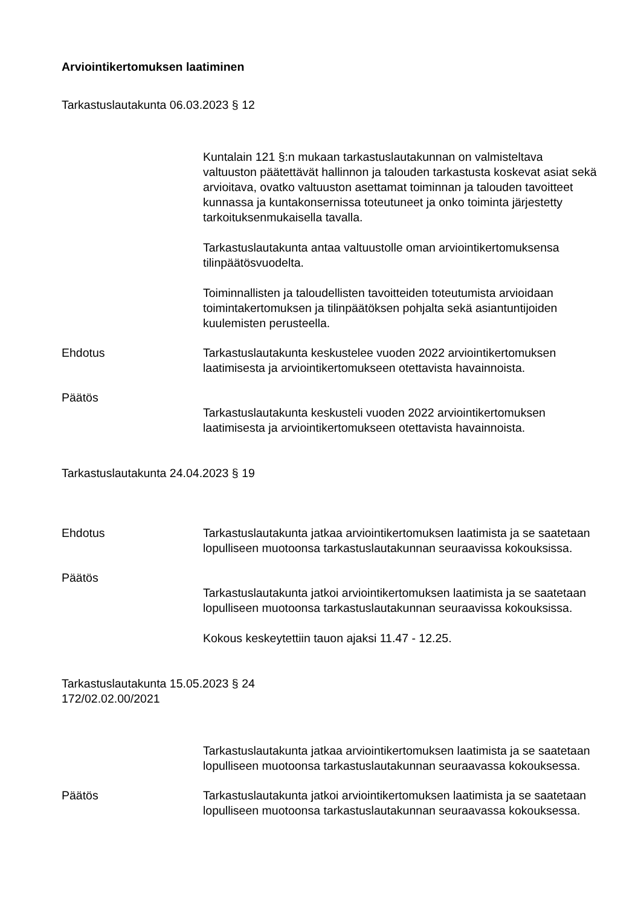Arviointikertomuksen laatiminen
Tarkastuslautakunta 06.03.2023 § 12
Kuntalain 121 §:n mukaan tarkastuslautakunnan on valmisteltava valtuuston päätettävät hallinnon ja talouden tarkastusta koskevat asiat sekä arvioitava, ovatko valtuuston asettamat toiminnan ja talouden tavoitteet kunnassa ja kuntakonsernissa toteutuneet ja onko toiminta järjestetty tarkoituksenmukaisella tavalla.
Tarkastuslautakunta antaa valtuustolle oman arviointikertomuksensa tilinpäätösvuodelta.
Toiminnallisten ja taloudellisten tavoitteiden toteutumista arvioidaan toimintakertomuksen ja tilinpäätöksen pohjalta sekä asiantuntijoiden kuulemisten perusteella.
Ehdotus Tarkastuslautakunta keskustelee vuoden 2022 arviointikertomuksen laatimisesta ja arviointikertomukseen otettavista havainnoista.
Päätös
Tarkastuslautakunta keskusteli vuoden 2022 arviointikertomuksen laatimisesta ja arviointikertomukseen otettavista havainnoista.
Tarkastuslautakunta 24.04.2023 § 19
Ehdotus Tarkastuslautakunta jatkaa arviointikertomuksen laatimista ja se saatetaan lopulliseen muotoonsa tarkastuslautakunnan seuraavissa kokouksissa.
Päätös
Tarkastuslautakunta jatkoi arviointikertomuksen laatimista ja se saatetaan lopulliseen muotoonsa tarkastuslautakunnan seuraavissa kokouksissa.
Kokous keskeytettiin tauon ajaksi 11.47 - 12.25.
Tarkastuslautakunta 15.05.2023 § 24
172/02.02.00/2021
Tarkastuslautakunta jatkaa arviointikertomuksen laatimista ja se saatetaan lopulliseen muotoonsa tarkastuslautakunnan seuraavassa kokouksessa.
Päätös Tarkastuslautakunta jatkoi arviointikertomuksen laatimista ja se saatetaan lopulliseen muotoonsa tarkastuslautakunnan seuraavassa kokouksessa.